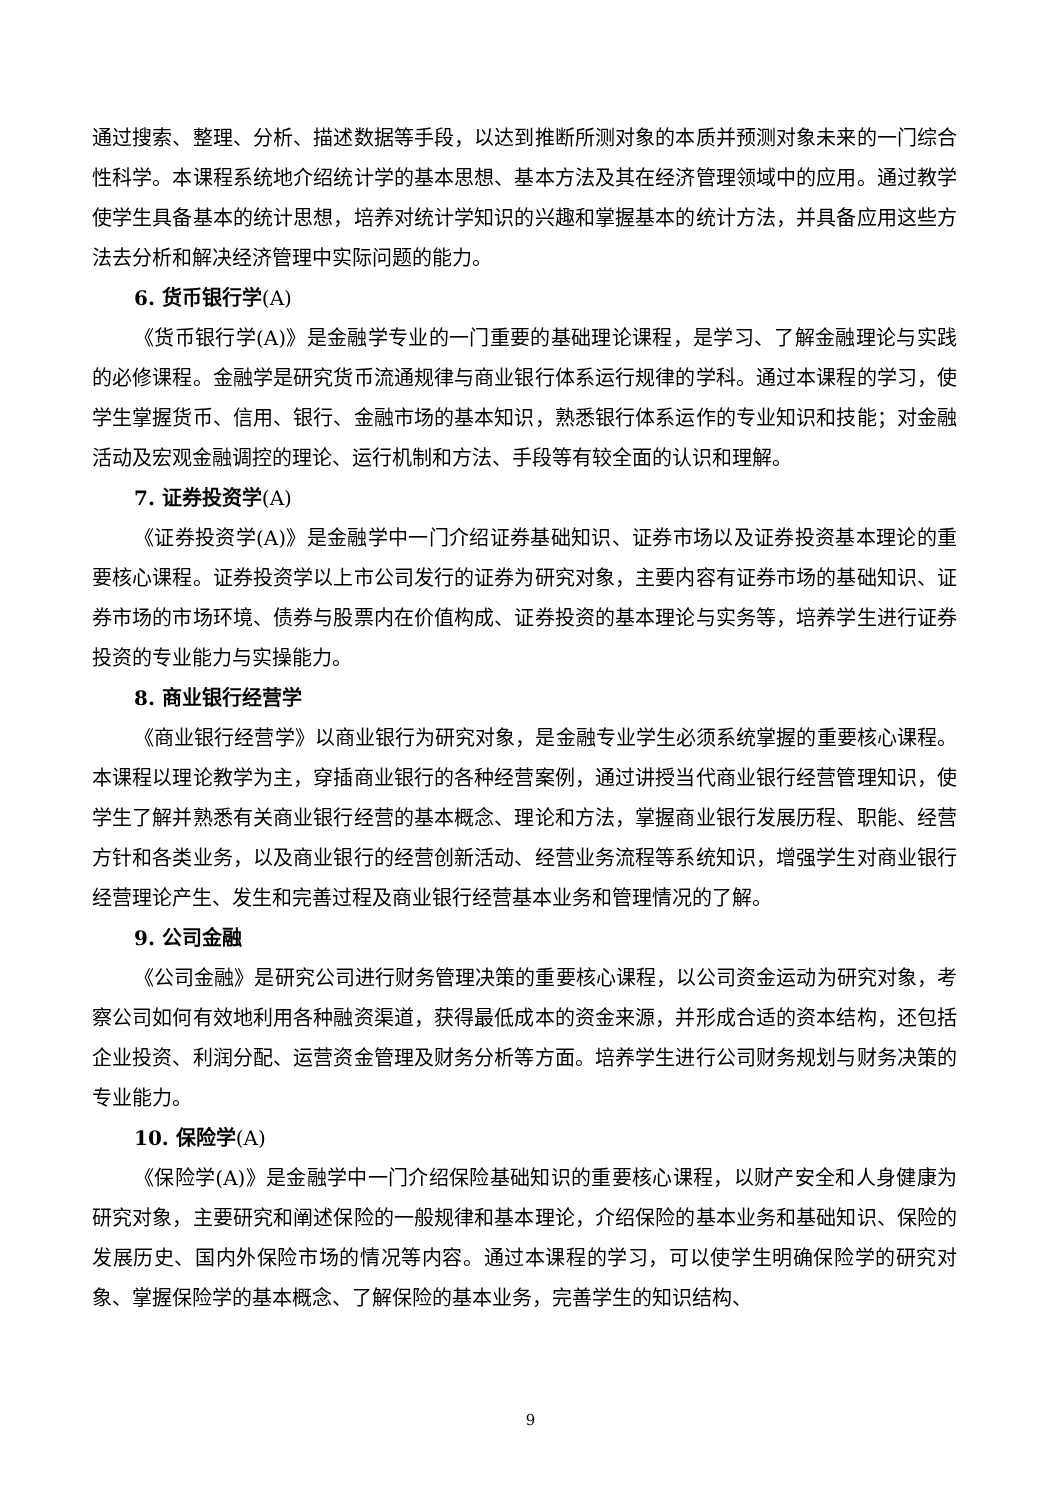通过搜索、整理、分析、描述数据等手段，以达到推断所测对象的本质并预测对象未来的一门综合性科学。本课程系统地介绍统计学的基本思想、基本方法及其在经济管理领域中的应用。通过教学使学生具备基本的统计思想，培养对统计学知识的兴趣和掌握基本的统计方法，并具备应用这些方法去分析和解决经济管理中实际问题的能力。
6. 货币银行学(A)
《货币银行学(A)》是金融学专业的一门重要的基础理论课程，是学习、了解金融理论与实践的必修课程。金融学是研究货币流通规律与商业银行体系运行规律的学科。通过本课程的学习，使学生掌握货币、信用、银行、金融市场的基本知识，熟悉银行体系运作的专业知识和技能；对金融活动及宏观金融调控的理论、运行机制和方法、手段等有较全面的认识和理解。
7. 证券投资学(A)
《证券投资学(A)》是金融学中一门介绍证券基础知识、证券市场以及证券投资基本理论的重要核心课程。证券投资学以上市公司发行的证券为研究对象，主要内容有证券市场的基础知识、证券市场的市场环境、债券与股票内在价值构成、证券投资的基本理论与实务等，培养学生进行证券投资的专业能力与实操能力。
8. 商业银行经营学
《商业银行经营学》以商业银行为研究对象，是金融专业学生必须系统掌握的重要核心课程。本课程以理论教学为主，穿插商业银行的各种经营案例，通过讲授当代商业银行经营管理知识，使学生了解并熟悉有关商业银行经营的基本概念、理论和方法，掌握商业银行发展历程、职能、经营方针和各类业务，以及商业银行的经营创新活动、经营业务流程等系统知识，增强学生对商业银行经营理论产生、发生和完善过程及商业银行经营基本业务和管理情况的了解。
9. 公司金融
《公司金融》是研究公司进行财务管理决策的重要核心课程，以公司资金运动为研究对象，考察公司如何有效地利用各种融资渠道，获得最低成本的资金来源，并形成合适的资本结构，还包括企业投资、利润分配、运营资金管理及财务分析等方面。培养学生进行公司财务规划与财务决策的专业能力。
10. 保险学(A)
《保险学(A)》是金融学中一门介绍保险基础知识的重要核心课程，以财产安全和人身健康为研究对象，主要研究和阐述保险的一般规律和基本理论，介绍保险的基本业务和基础知识、保险的发展历史、国内外保险市场的情况等内容。通过本课程的学习，可以使学生明确保险学的研究对象、掌握保险学的基本概念、了解保险的基本业务，完善学生的知识结构、
9